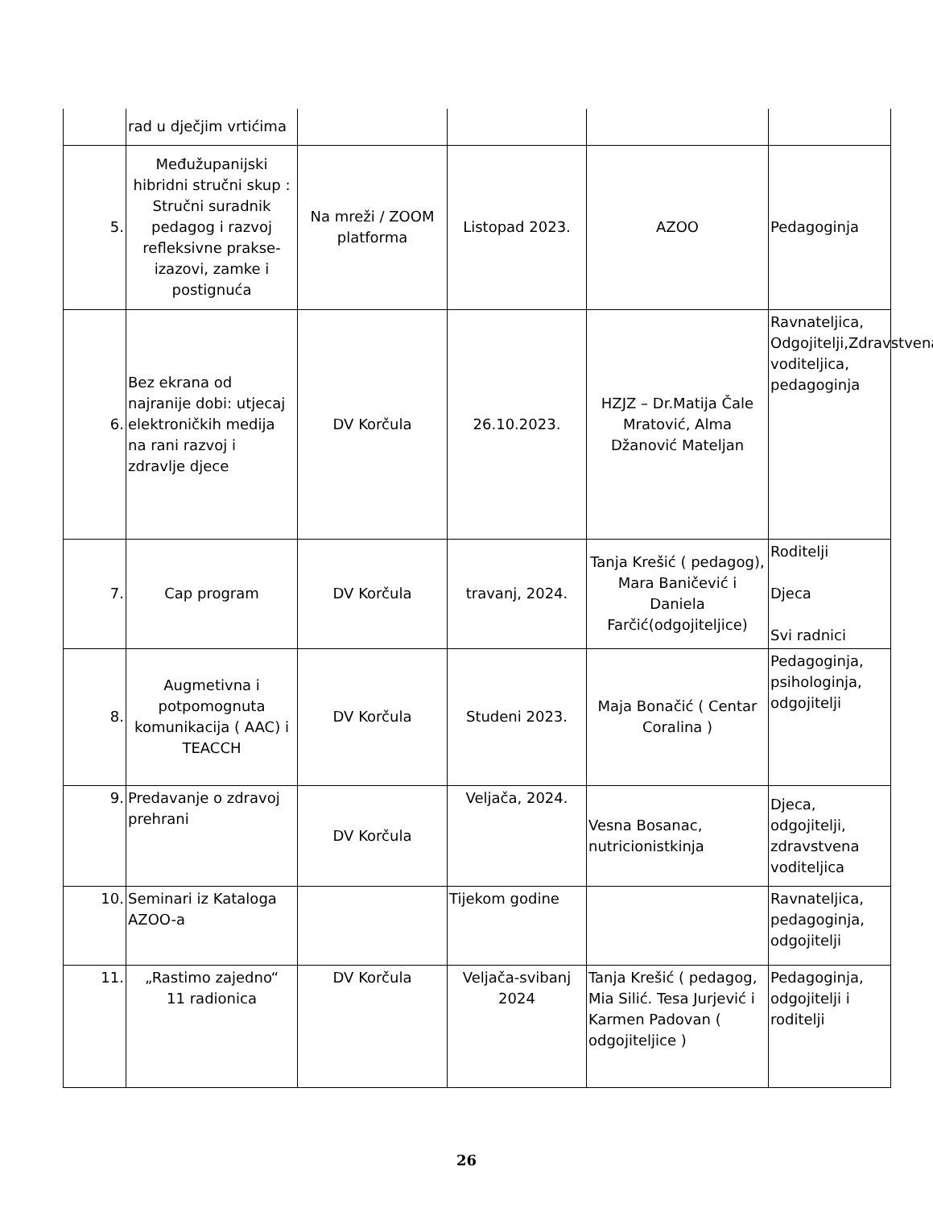| | rad u dječjim vrtićima | | | | |
| 5. | Međužupanijski hibridni stručni skup : Stručni suradnik pedagog i razvoj refleksivne prakse- izazovi, zamke i postignuća | Na mreži / ZOOM platforma | Listopad 2023. | AZOO | Pedagoginja |
| 6. | Bez ekrana od najranije dobi: utjecaj elektroničkih medija na rani razvoj i zdravlje djece | DV Korčula | 26.10.2023. | HZJZ – Dr.Matija Čale Mratović, Alma Džanović Mateljan | Ravnateljica, Odgojitelji,Zdravstvena voditeljica, pedagoginja |
| 7. | Cap program | DV Korčula | travanj, 2024. | Tanja Krešić ( pedagog), Mara Baničević i Daniela Farčić(odgojiteljice) | Roditelji Djeca Svi radnici |
| 8. | Augmetivna i potpomognuta komunikacija ( AAC) i TEACCH | DV Korčula | Studeni 2023. | Maja Bonačić ( Centar Coralina ) | Pedagoginja, psihologinja, odgojitelji |
| 9. | Predavanje o zdravoj prehrani | DV Korčula | Veljača, 2024. | Vesna Bosanac, nutricionistkinja | Djeca, odgojitelji, zdravstvena voditeljica |
| 10. | Seminari iz Kataloga AZOO-a | | Tijekom godine | | Ravnateljica, pedagoginja, odgojitelji |
| 11. | „Rastimo zajedno“ 11 radionica | DV Korčula | Veljača-svibanj 2024 | Tanja Krešić ( pedagog, Mia Silić. Tesa Jurjević i Karmen Padovan ( odgojiteljice ) | Pedagoginja, odgojitelji i roditelji |
26